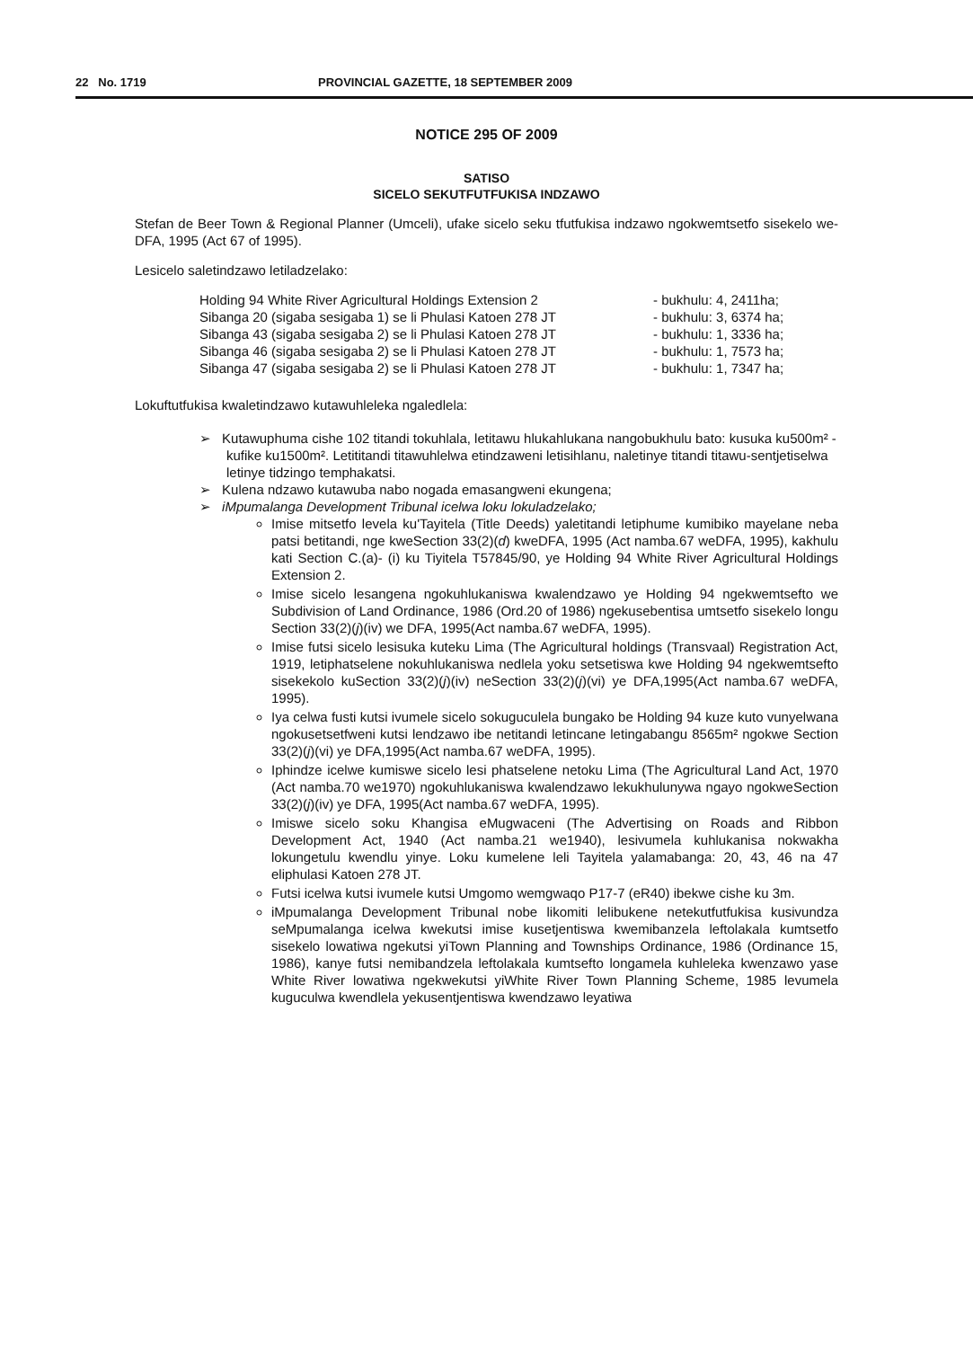22 No. 1719 PROVINCIAL GAZETTE, 18 SEPTEMBER 2009
NOTICE 295 OF 2009
SATISO
SICELO SEKUTFUTFUKISA INDZAWO
Stefan de Beer Town & Regional Planner (Umceli), ufake sicelo seku tfutfukisa indzawo ngokwemtsetfo sisekelo we-DFA, 1995 (Act 67 of 1995).
Lesicelo saletindzawo letiladzelako:
Holding 94 White River Agricultural Holdings Extension 2
Sibanga 20 (sigaba sesigaba 1) se li Phulasi Katoen 278 JT
Sibanga 43 (sigaba sesigaba 2) se li Phulasi Katoen 278 JT
Sibanga 46 (sigaba sesigaba 2) se li Phulasi Katoen 278 JT
Sibanga 47 (sigaba sesigaba 2) se li Phulasi Katoen 278 JT
- bukhulu: 4, 2411ha;
- bukhulu: 3, 6374 ha;
- bukhulu: 1, 3336 ha;
- bukhulu: 1, 7573 ha;
- bukhulu: 1, 7347 ha;
Lokuftutfukisa kwaletindzawo kutawuhleleka ngaledlela:
➢ Kutawuphuma cishe 102 titandi tokuhlala, letitawu hlukahlukana nangobukhulu bato: kusuka ku500m² -kufike ku1500m². Letititandi titawuhlelwa etindzaweni letisihlanu, naletinye titandi titawu-sentjetiselwa letinye tidzingo temphakatsi.
➢ Kulena ndzawo kutawuba nabo nogada emasangweni ekungena;
➢ iMpumalanga Development Tribunal icelwa loku lokuladzelako;
Imise mitsetfo levela ku'Tayitela (Title Deeds) yaletitandi letiphume kumibiko mayelane neba patsi betitandi, nge kweSection 33(2)(d) kweDFA, 1995 (Act namba.67 weDFA, 1995), kakhulu kati Section C.(a)- (i) ku Tiyitela T57845/90, ye Holding 94 White River Agricultural Holdings Extension 2.
Imise sicelo lesangena ngokuhlukaniswa kwalendzawo ye Holding 94 ngekwemtsefto we Subdivision of Land Ordinance, 1986 (Ord.20 of 1986) ngekusebentisa umtsetfo sisekelo longu Section 33(2)(j)(iv) we DFA, 1995(Act namba.67 weDFA, 1995).
Imise futsi sicelo lesisuka kuteku Lima (The Agricultural holdings (Transvaal) Registration Act, 1919, letiphatselene nokuhlukaniswa nedlela yoku setsetiswa kwe Holding 94 ngekwemtsefto sisekekolo kuSection 33(2)(j)(iv) neSection 33(2)(j)(vi) ye DFA,1995(Act namba.67 weDFA, 1995).
Iya celwa fusti kutsi ivumele sicelo sokuguculela bungako be Holding 94 kuze kuto vunyelwana ngokusetsetfweni kutsi lendzawo ibe netitandi letincane letingabangu 8565m² ngokwe Section 33(2)(j)(vi) ye DFA,1995(Act namba.67 weDFA, 1995).
Iphindze icelwe kumiswe sicelo lesi phatselene netoku Lima (The Agricultural Land Act, 1970 (Act namba.70 we1970) ngokuhlukaniswa kwalendzawo lekukhulunywa ngayo ngokweSection 33(2)(j)(iv) ye DFA, 1995(Act namba.67 weDFA, 1995).
Imiswe sicelo soku Khangisa eMugwaceni (The Advertising on Roads and Ribbon Development Act, 1940 (Act namba.21 we1940), lesivumela kuhlukanisa nokwakha lokungetulu kwendlu yinye. Loku kumelene leli Tayitela yalamabanga: 20, 43, 46 na 47 eliphulasi Katoen 278 JT.
Futsi icelwa kutsi ivumele kutsi Umgomo wemgwaqo P17-7 (eR40) ibekwe cishe ku 3m.
iMpumalanga Development Tribunal nobe likomiti lelibukene netekutfutfukisa kusivundza seMpumalanga icelwa kwekutsi imise kusetjentiswa kwemibanzela leftolakala kumtsetfo sisekelo lowatiwa ngekutsi yiTown Planning and Townships Ordinance, 1986 (Ordinance 15, 1986), kanye futsi nemibandzela leftolakala kumtsefto longamela kuhleleka kwenzawo yase White River lowatiwa ngekwekutsi yiWhite River Town Planning Scheme, 1985 levumela kuguculwa kwendlela yekusentjentiswa kwendzawo leyatiwa